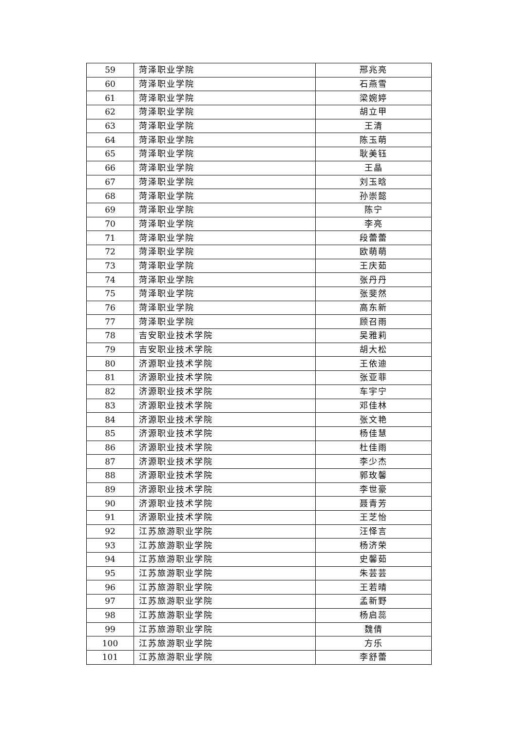| 59 | 菏泽职业学院 | 邢兆亮 |
| 60 | 菏泽职业学院 | 石燕雪 |
| 61 | 菏泽职业学院 | 梁婉婷 |
| 62 | 菏泽职业学院 | 胡立甲 |
| 63 | 菏泽职业学院 | 王清 |
| 64 | 菏泽职业学院 | 陈玉萌 |
| 65 | 菏泽职业学院 | 耿美钰 |
| 66 | 菏泽职业学院 | 王晶 |
| 67 | 菏泽职业学院 | 刘玉晗 |
| 68 | 菏泽职业学院 | 孙崇懿 |
| 69 | 菏泽职业学院 | 陈宁 |
| 70 | 菏泽职业学院 | 李亮 |
| 71 | 菏泽职业学院 | 段蕾蕾 |
| 72 | 菏泽职业学院 | 欧萌萌 |
| 73 | 菏泽职业学院 | 王庆茹 |
| 74 | 菏泽职业学院 | 张丹丹 |
| 75 | 菏泽职业学院 | 张斐然 |
| 76 | 菏泽职业学院 | 高东新 |
| 77 | 菏泽职业学院 | 顾召雨 |
| 78 | 吉安职业技术学院 | 吴雅莉 |
| 79 | 吉安职业技术学院 | 胡大松 |
| 80 | 济源职业技术学院 | 王依迪 |
| 81 | 济源职业技术学院 | 张亚菲 |
| 82 | 济源职业技术学院 | 车宇宁 |
| 83 | 济源职业技术学院 | 邓佳林 |
| 84 | 济源职业技术学院 | 张文艳 |
| 85 | 济源职业技术学院 | 杨佳慧 |
| 86 | 济源职业技术学院 | 杜佳雨 |
| 87 | 济源职业技术学院 | 李少杰 |
| 88 | 济源职业技术学院 | 郭玫馨 |
| 89 | 济源职业技术学院 | 李世豪 |
| 90 | 济源职业技术学院 | 聂青芳 |
| 91 | 济源职业技术学院 | 王芝怡 |
| 92 | 江苏旅游职业学院 | 汪怿言 |
| 93 | 江苏旅游职业学院 | 杨济荣 |
| 94 | 江苏旅游职业学院 | 史馨茹 |
| 95 | 江苏旅游职业学院 | 朱芸芸 |
| 96 | 江苏旅游职业学院 | 王若晴 |
| 97 | 江苏旅游职业学院 | 孟新野 |
| 98 | 江苏旅游职业学院 | 杨启蕊 |
| 99 | 江苏旅游职业学院 | 魏倩 |
| 100 | 江苏旅游职业学院 | 方乐 |
| 101 | 江苏旅游职业学院 | 李舒蕾 |